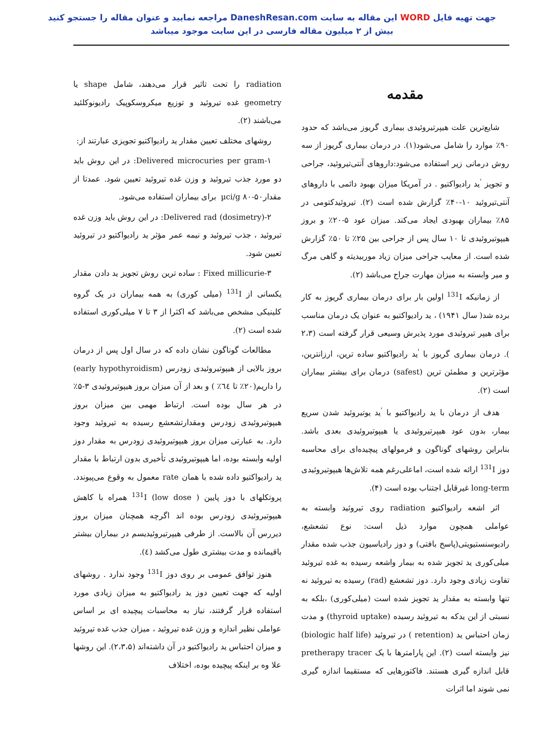جهت تهیه فایل WORD این مقاله به سایت DaneshResan.com مراجعه نمایید و عنوان مقاله را جستجو کنید
بیش از ۲ میلیون مقاله فارسی در این سایت موجود میباشد
مقدمه
شایع‌ترین علت هیپرتیروئیدی بیماری گریوز می‌باشد که حدود ۹۰٪ موارد را شامل می‌شود(۱). در درمان بیماری گریوز از سه روش درمانی زیر استفاده می‌شود:داروهای آنتی‌تیروئید، جراحی و تجویز <sup>'</sup>ید رادیواکتیو . در آمریکا میزان بهبود دائمی با داروهای آنتی‌تیروئید ۱۰-۴۰٪ گزارش شده است (۲). تیروئیدکتومی در ۸۵٪ بیماران بهبودی ایجاد می‌کند. میزان عود ۵-۲۰٪ و بروز هیپوتیروئیدی تا ۱۰ سال پس از جراحی بین ۲۵٪ تا ۵۰٪ گزارش شده است. از معایب جراحی میزان زیاد موربیدیته و گاهی مرگ و میر وابسته به میزان مهارت جراح می‌باشد (۲).
از زمانیکه <sup>131</sup>I اولین بار برای درمان بیماری گریوز به کار برده شد( سال ۱۹۴۱) ، ید رادیواکتیو به عنوان یک درمان مناسب برای هیپر تیروئیدی مورد پذیرش وسیعی قرار گرفته است (۲،۳ ). درمان بیماری گریوز با <sup>'</sup>ید رادیواکتیو ساده ترین، ارزانترین، مؤثرترین و مطمئن ترین (safest) درمان برای بیشتر بیماران است (۲).
هدف از درمان با ید رادیواکتیو با <sup>'</sup>ید یوتیروئید شدن سریع بیمار، بدون عود هیپرتیروئیدی یا هیپوتیروئیدی بعدی باشد. بنابراین روشهای گوناگون و فرمولهای پیچیده‌ای برای محاسبه دوز <sup>131</sup>I ارائه شده است، اماعلی‌رغم همه تلاش‌ها هیپوتیروئیدی long-term غیرقابل اجتناب بوده است (۴).
اثر اشعه رادیواکتیو radiation روی تیروئید وابسته به عواملی همچون موارد ذیل است: نوع تشعشع، رادیوسنستیویتی(پاسخ بافتی) و دوز رادیاسیون جذب شده مقدار میلی‌کوری ید تجویز شده به بیمار واشعه رسیده به غده تیروئید تفاوت زیادی وجود دارد. دوز تشعشع (rad) رسیده به تیروئید نه تنها وابسته به مقدار ید تجویز شده است (میلی‌کوری) ،بلکه به نسبتی از این یدکه به تیروئید رسیده (thyroid uptake) و مدت زمان احتباس ید (retention ) در تیروئید (biologic half life) نیز وابسته است (۲). این پارامترها با یک pretherapy tracer قابل اندازه گیری هستند. فاکتورهایی که مستقیما اندازه گیری نمی شوند اما اثرات
radiation را تحت تاثیر قرار می‌دهند، شامل shape یا geometry غده تیروئید و توزیع میکروسکوپیک رادیونوکلئید می‌باشند (۲).
روشهای مختلف تعیین مقدار ید رادیواکتیو تجویزی عبارتند از:
۱-Delivered microcuries per gram: در این روش باید دو مورد جذب تیروئید و وزن غده تیروئید تعیین شود. عمدتا از مقدار‎ µci/g ۸۰-۵۰ برای بیماران استفاده می‌شود.
۲-Delivered rad (dosimetry): در این روش باید وزن غده تیروئید ، جذب تیروئید و نیمه عمر مؤثر ید رادیواکتیو در تیروئید تعیین شود.
۳-Fixed millicurie : ساده ترین روش تجویز ید دادن مقدار یکسانی از <sup>131</sup>I (میلی کوری) به همه بیماران در یک گروه کلینیکی مشخص می‌باشد که اکثرا از ۳ تا ۷ میلی‌کوری استفاده شده است (۲).
مطالعات گوناگون نشان داده که در سال اول پس از درمان بروز بالایی از هیپوتیروئیدی زودرس (early hypothyroidism) را داریم(۲۰٪ تا ٦٤٪ ) و بعد از آن میزان بروز هیپوتیروئیدی ۳-۵٪ در هر سال بوده است. ارتباط مهمی بین میزان بروز هیپوتیروئیدی زودرس ومقدارتشعشع رسیده به تیروئید وجود دارد. به عبارتی میزان بروز هیپوتیروئیدی زودرس به مقدار دوز اولیه وابسته بوده، اما هیپوتیروئیدی تأخیری بدون ارتباط با مقدار ید رادیواکتیو داده شده با همان rate معمول به وقوع می‌پیوندد. پروتکلهای با دوز پایین ( low dose) <sup>131</sup>I همراه با کاهش هیپوتیروئیدی زودرس بوده اند اگرچه همچنان میزان بروز دیررس آن بالاست. از طرفی هیپرتیروئیدیسم در بیماران بیشتر باقیمانده و مدت بیشتری طول می‌کشد (٤).
هنوز توافق عمومی بر روی دوز <sup>131</sup>I وجود ندارد . روشهای اولیه که جهت تعیین دوز ید رادیواکتیو به میزان زیادی مورد استفاده قرار گرفتند، نیاز به محاسبات پیچیده ای بر اساس عواملی نظیر اندازه و وزن غده تیروئید ، میزان جذب غده تیروئید و میزان احتباس ید رادیواکتیو در آن داشته‌اند (۲،۳،۵). این روشها علا وه بر اینکه پیچیده بوده، اختلاف